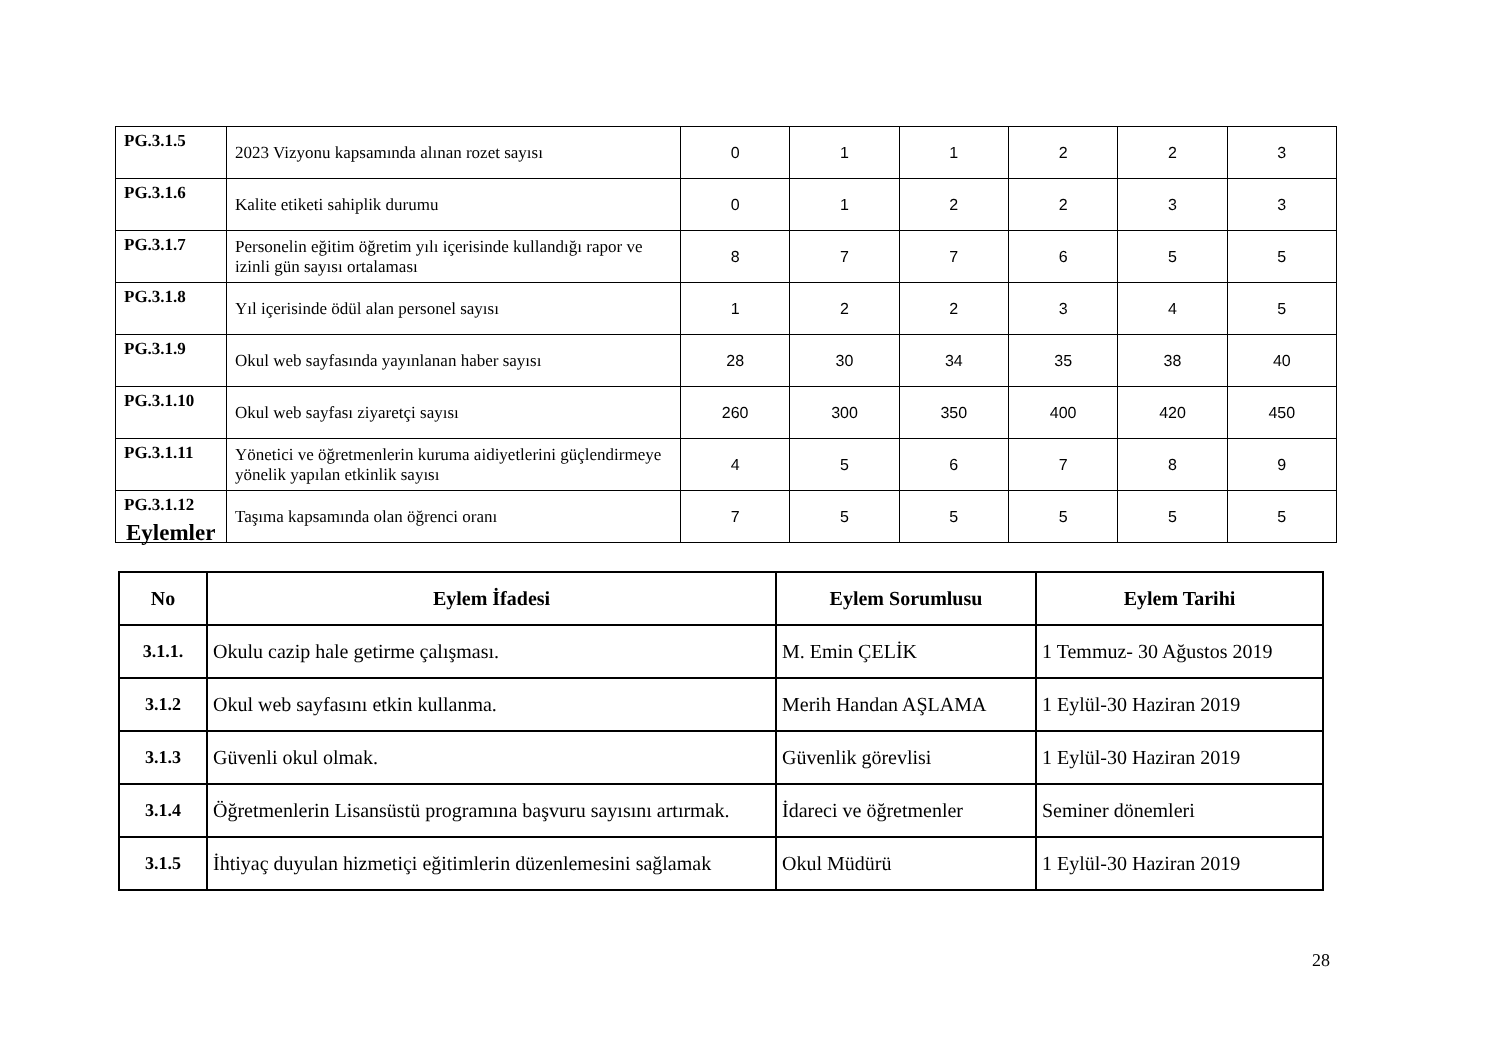| PG.3.1.5 | 2023 Vizyonu kapsamında alınan rozet sayısı | 0 | 1 | 1 | 2 | 2 | 3 |
| PG.3.1.6 | Kalite etiketi sahiplik durumu | 0 | 1 | 2 | 2 | 3 | 3 |
| PG.3.1.7 | Personelin eğitim öğretim yılı içerisinde kullandığı rapor ve izinli gün sayısı ortalaması | 8 | 7 | 7 | 6 | 5 | 5 |
| PG.3.1.8 | Yıl içerisinde ödül alan personel sayısı | 1 | 2 | 2 | 3 | 4 | 5 |
| PG.3.1.9 | Okul web sayfasında yayınlanan haber sayısı | 28 | 30 | 34 | 35 | 38 | 40 |
| PG.3.1.10 | Okul web sayfası ziyaretçi sayısı | 260 | 300 | 350 | 400 | 420 | 450 |
| PG.3.1.11 | Yönetici ve öğretmenlerin kuruma aidiyetlerini güçlendirmeye yönelik yapılan etkinlik sayısı | 4 | 5 | 6 | 7 | 8 | 9 |
| PG.3.1.12 | Taşıma kapsamında olan öğrenci oranı | 7 | 5 | 5 | 5 | 5 | 5 |
Eylemler
| No | Eylem İfadesi | Eylem Sorumlusu | Eylem Tarihi |
| --- | --- | --- | --- |
| 3.1.1. | Okulu cazip hale getirme çalışması. | M. Emin ÇELİK | 1 Temmuz- 30 Ağustos 2019 |
| 3.1.2 | Okul web sayfasını etkin kullanma. | Merih Handan AŞLAMA | 1 Eylül-30 Haziran 2019 |
| 3.1.3 | Güvenli okul olmak. | Güvenlik görevlisi | 1 Eylül-30 Haziran 2019 |
| 3.1.4 | Öğretmenlerin Lisansüstü programına başvuru sayısını artırmak. | İdareci ve öğretmenler | Seminer dönemleri |
| 3.1.5 | İhtiyaç duyulan hizmetiçi eğitimlerin düzenlemesini sağlamak | Okul Müdürü | 1 Eylül-30 Haziran 2019 |
28